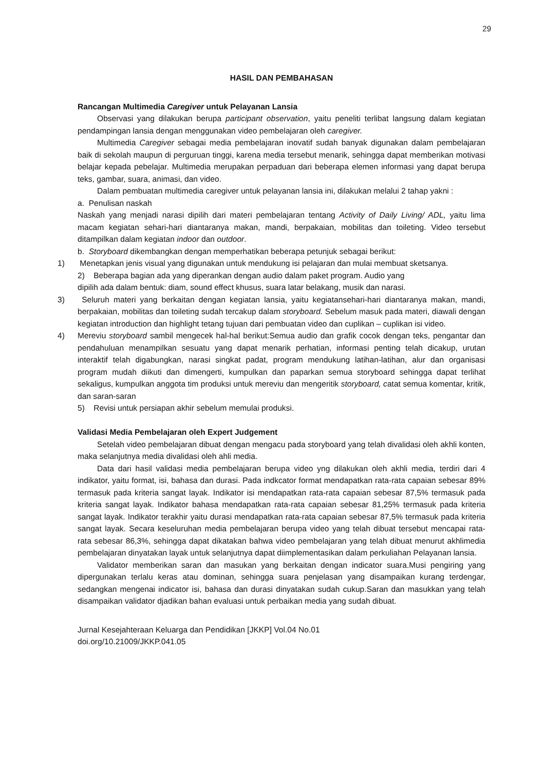29
HASIL DAN PEMBAHASAN
Rancangan Multimedia Caregiver untuk Pelayanan Lansia
Observasi yang dilakukan berupa participant observation, yaitu peneliti terlibat langsung dalam kegiatan pendampingan lansia dengan menggunakan video pembelajaran oleh caregiver.
Multimedia Caregiver sebagai media pembelajaran inovatif sudah banyak digunakan dalam pembelajaran baik di sekolah maupun di perguruan tinggi, karena media tersebut menarik, sehingga dapat memberikan motivasi belajar kepada pebelajar. Multimedia merupakan perpaduan dari beberapa elemen informasi yang dapat berupa teks, gambar, suara, animasi, dan video.
Dalam pembuatan multimedia caregiver untuk pelayanan lansia ini, dilakukan melalui 2 tahap yakni :
a. Penulisan naskah
Naskah yang menjadi narasi dipilih dari materi pembelajaran tentang Activity of Daily Living/ ADL, yaitu lima macam kegiatan sehari-hari diantaranya makan, mandi, berpakaian, mobilitas dan toileting. Video tersebut ditampilkan dalam kegiatan indoor dan outdoor.
b. Storyboard dikembangkan dengan memperhatikan beberapa petunjuk sebagai berikut:
1) Menetapkan jenis visual yang digunakan untuk mendukung isi pelajaran dan mulai membuat sketsanya.
2) Beberapa bagian ada yang diperankan dengan audio dalam paket program. Audio yang
dipilih ada dalam bentuk: diam, sound effect khusus, suara latar belakang, musik dan narasi.
3) Seluruh materi yang berkaitan dengan kegiatan lansia, yaitu kegiatansehari-hari diantaranya makan, mandi, berpakaian, mobilitas dan toileting sudah tercakup dalam storyboard. Sebelum masuk pada materi, diawali dengan kegiatan introduction dan highlight tetang tujuan dari pembuatan video dan cuplikan – cuplikan isi video.
4) Mereviu storyboard sambil mengecek hal-hal berikut:Semua audio dan grafik cocok dengan teks, pengantar dan pendahuluan menampilkan sesuatu yang dapat menarik perhatian, informasi penting telah dicakup, urutan interaktif telah digabungkan, narasi singkat padat, program mendukung latihan-latihan, alur dan organisasi program mudah diikuti dan dimengerti, kumpulkan dan paparkan semua storyboard sehingga dapat terlihat sekaligus, kumpulkan anggota tim produksi untuk mereviu dan mengeritik storyboard, catat semua komentar, kritik, dan saran-saran
5) Revisi untuk persiapan akhir sebelum memulai produksi.
Validasi Media Pembelajaran oleh Expert Judgement
Setelah video pembelajaran dibuat dengan mengacu pada storyboard yang telah divalidasi oleh akhli konten, maka selanjutnya media divalidasi oleh ahli media.
Data dari hasil validasi media pembelajaran berupa video yng dilakukan oleh akhli media, terdiri dari 4 indikator, yaitu format, isi, bahasa dan durasi. Pada indkcator format mendapatkan rata-rata capaian sebesar 89% termasuk pada kriteria sangat layak. Indikator isi mendapatkan rata-rata capaian sebesar 87,5% termasuk pada kriteria sangat layak. Indikator bahasa mendapatkan rata-rata capaian sebesar 81,25% termasuk pada kriteria sangat layak. Indikator terakhir yaitu durasi mendapatkan rata-rata capaian sebesar 87,5% termasuk pada kriteria sangat layak. Secara keseluruhan media pembelajaran berupa video yang telah dibuat tersebut mencapai rata-rata sebesar 86,3%, sehingga dapat dikatakan bahwa video pembelajaran yang telah dibuat menurut akhlimedia pembelajaran dinyatakan layak untuk selanjutnya dapat diimplementasikan dalam perkuliahan Pelayanan lansia.
Validator memberikan saran dan masukan yang berkaitan dengan indicator suara.Musi pengiring yang dipergunakan terlalu keras atau dominan, sehingga suara penjelasan yang disampaikan kurang terdengar, sedangkan mengenai indicator isi, bahasa dan durasi dinyatakan sudah cukup.Saran dan masukkan yang telah disampaikan validator djadikan bahan evaluasi untuk perbaikan media yang sudah dibuat.
Jurnal Kesejahteraan Keluarga dan Pendidikan [JKKP] Vol.04 No.01
doi.org/10.21009/JKKP.041.05